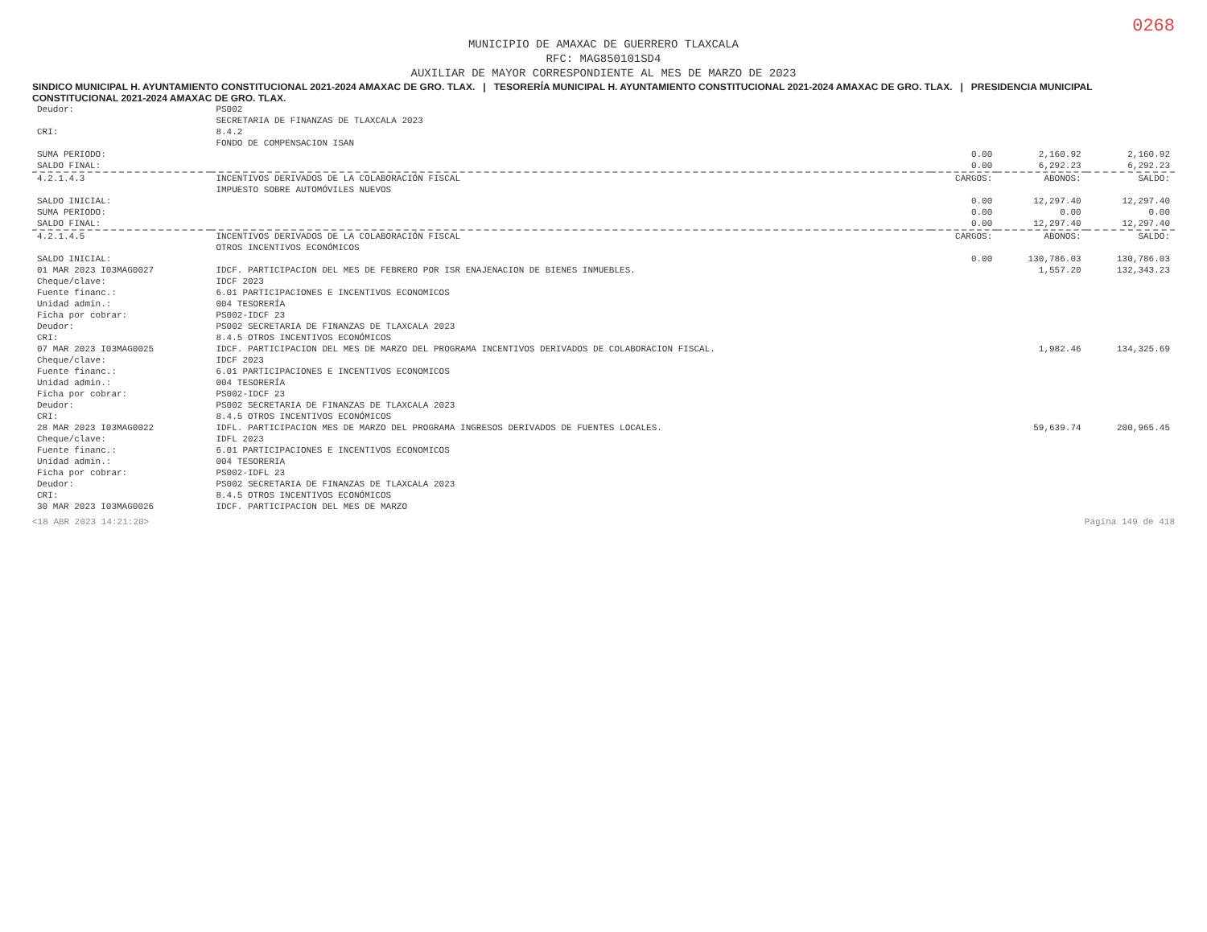0268
MUNICIPIO DE AMAXAC DE GUERRERO TLAXCALA
RFC: MAG850101SD4
AUXILIAR DE MAYOR CORRESPONDIENTE AL MES DE MARZO DE 2023
SINDICO MUNICIPAL H. AYUNTAMIENTO CONSTITUCIONAL 2021-2024 AMAXAC DE GRO. TLAX. | TESORERÍA MUNICIPAL H. AYUNTAMIENTO CONSTITUCIONAL 2021-2024 AMAXAC DE GRO. TLAX. | PRESIDENCIA MUNICIPAL CONSTITUCIONAL 2021-2024 AMAXAC DE GRO. TLAX.
| Deudor: | PS002 | | | |
| | SECRETARIA DE FINANZAS DE TLAXCALA 2023 | | | |
| CRI: | 8.4.2 | | | |
| | FONDO DE COMPENSACION ISAN | | | |
| SUMA PERIODO: | | 0.00 | 2,160.92 | 2,160.92 |
| SALDO FINAL: | | 0.00 | 6,292.23 | 6,292.23 |
| 4.2.1.4.3 | INCENTIVOS DERIVADOS DE LA COLABORACIÓN FISCAL | CARGOS: | ABONOS: | SALDO: |
| | IMPUESTO SOBRE AUTOMÓVILES NUEVOS | | | |
| SALDO INICIAL: | | 0.00 | 12,297.40 | 12,297.40 |
| SUMA PERIODO: | | 0.00 | 0.00 | 0.00 |
| SALDO FINAL: | | 0.00 | 12,297.40 | 12,297.40 |
| 4.2.1.4.5 | INCENTIVOS DERIVADOS DE LA COLABORACIÓN FISCAL | CARGOS: | ABONOS: | SALDO: |
| | OTROS INCENTIVOS ECONÓMICOS | | | |
| SALDO INICIAL: | | 0.00 | 130,786.03 | 130,786.03 |
| 01 MAR 2023 I03MAG0027 | IDCF. PARTICIPACION DEL MES DE FEBRERO POR ISR ENAJENACION DE BIENES INMUEBLES. | | 1,557.20 | 132,343.23 |
| Cheque/clave: | IDCF 2023 | | | |
| Fuente financ.: | 6.01 PARTICIPACIONES E INCENTIVOS ECONOMICOS | | | |
| Unidad admin.: | 004 TESORERÍA | | | |
| Ficha por cobrar: | PS002-IDCF 23 | | | |
| Deudor: | PS002 SECRETARIA DE FINANZAS DE TLAXCALA 2023 | | | |
| CRI: | 8.4.5 OTROS INCENTIVOS ECONÓMICOS | | | |
| 07 MAR 2023 I03MAG0025 | IDCF. PARTICIPACION DEL MES DE MARZO DEL PROGRAMA INCENTIVOS DERIVADOS DE COLABORACION FISCAL. | | 1,982.46 | 134,325.69 |
| Cheque/clave: | IDCF 2023 | | | |
| Fuente financ.: | 6.01 PARTICIPACIONES E INCENTIVOS ECONOMICOS | | | |
| Unidad admin.: | 004 TESORERÍA | | | |
| Ficha por cobrar: | PS002-IDCF 23 | | | |
| Deudor: | PS002 SECRETARIA DE FINANZAS DE TLAXCALA 2023 | | | |
| CRI: | 8.4.5 OTROS INCENTIVOS ECONÓMICOS | | | |
| 28 MAR 2023 I03MAG0022 | IDFL. PARTICIPACION MES DE MARZO DEL PROGRAMA INGRESOS DERIVADOS DE FUENTES LOCALES. | | 59,639.74 | 200,965.45 |
| Cheque/clave: | IDFL 2023 | | | |
| Fuente financ.: | 6.01 PARTICIPACIONES E INCENTIVOS ECONOMICOS | | | |
| Unidad admin.: | 004 TESORERIA | | | |
| Ficha por cobrar: | PS002-IDFL 23 | | | |
| Deudor: | PS002 SECRETARIA DE FINANZAS DE TLAXCALA 2023 | | | |
| CRI: | 8.4.5 OTROS INCENTIVOS ECONÓMICOS | | | |
| 30 MAR 2023 I03MAG0026 | IDCF. PARTICIPACION DEL MES DE MARZO | | | |
<18 ABR 2023 14:21:20> Página 149 de 418